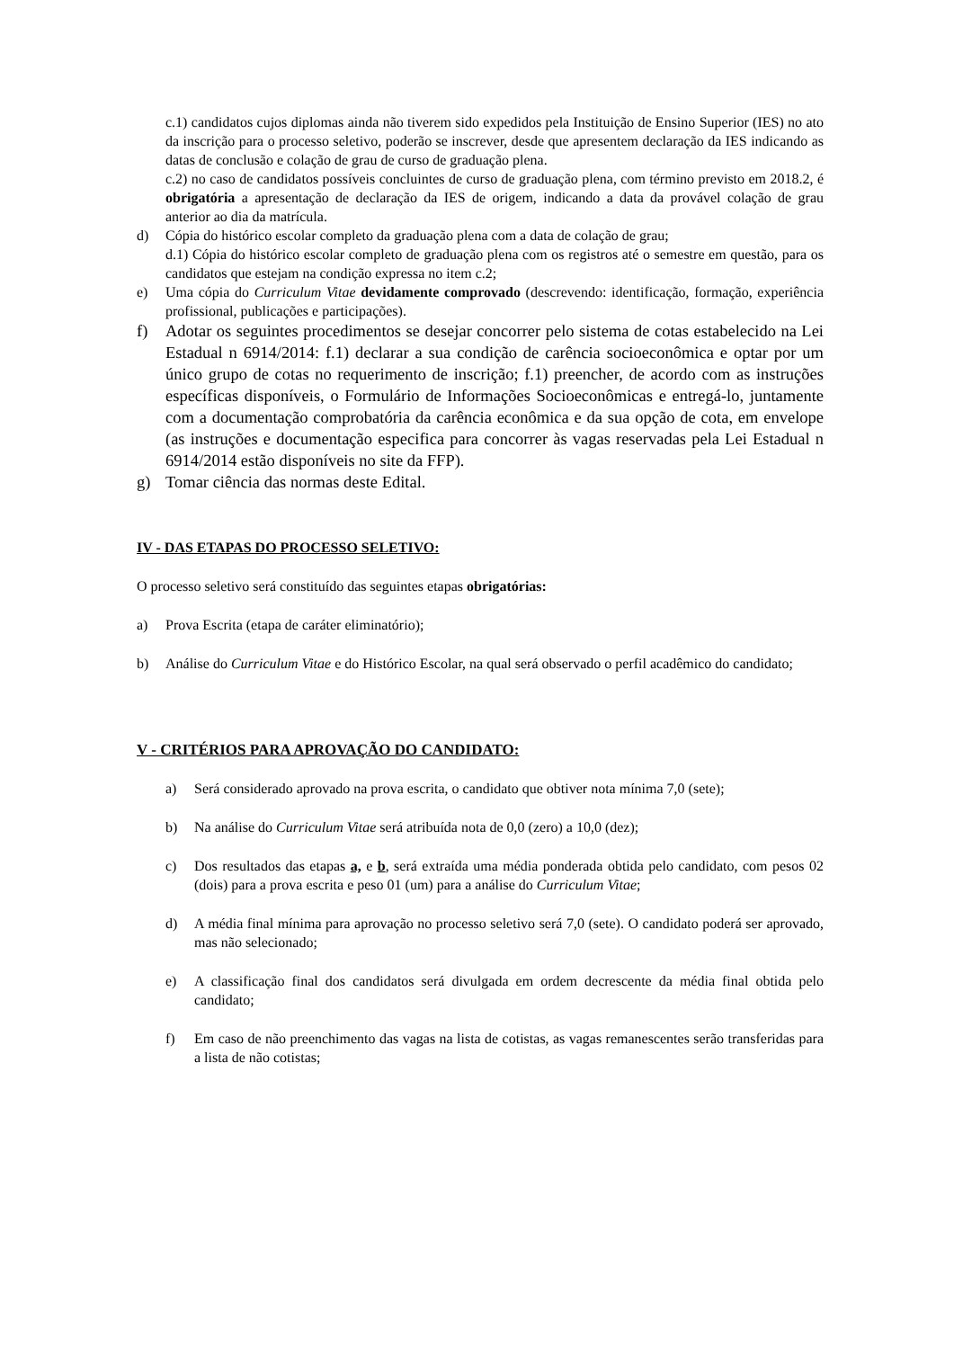c.1) candidatos cujos diplomas ainda não tiverem sido expedidos pela Instituição de Ensino Superior (IES) no ato da inscrição para o processo seletivo, poderão se inscrever, desde que apresentem declaração da IES indicando as datas de conclusão e colação de grau de curso de graduação plena.
c.2) no caso de candidatos possíveis concluintes de curso de graduação plena, com término previsto em 2018.2, é obrigatória a apresentação de declaração da IES de origem, indicando a data da provável colação de grau anterior ao dia da matrícula.
d) Cópia do histórico escolar completo da graduação plena com a data de colação de grau;
d.1) Cópia do histórico escolar completo de graduação plena com os registros até o semestre em questão, para os candidatos que estejam na condição expressa no item c.2;
e) Uma cópia do Curriculum Vitae devidamente comprovado (descrevendo: identificação, formação, experiência profissional, publicações e participações).
f) Adotar os seguintes procedimentos se desejar concorrer pelo sistema de cotas estabelecido na Lei Estadual n 6914/2014: f.1) declarar a sua condição de carência socioeconômica e optar por um único grupo de cotas no requerimento de inscrição; f.1) preencher, de acordo com as instruções específicas disponíveis, o Formulário de Informações Socioeconômicas e entregá-lo, juntamente com a documentação comprobatória da carência econômica e da sua opção de cota, em envelope (as instruções e documentação especifica para concorrer às vagas reservadas pela Lei Estadual n 6914/2014 estão disponíveis no site da FFP).
g) Tomar ciência das normas deste Edital.
IV - DAS ETAPAS DO PROCESSO SELETIVO:
O processo seletivo será constituído das seguintes etapas obrigatórias:
a) Prova Escrita (etapa de caráter eliminatório);
b) Análise do Curriculum Vitae e do Histórico Escolar, na qual será observado o perfil acadêmico do candidato;
V - CRITÉRIOS PARA APROVAÇÃO DO CANDIDATO:
a) Será considerado aprovado na prova escrita, o candidato que obtiver nota mínima 7,0 (sete);
b) Na análise do Curriculum Vitae será atribuída nota de 0,0 (zero) a 10,0 (dez);
c) Dos resultados das etapas a, e b, será extraída uma média ponderada obtida pelo candidato, com pesos 02 (dois) para a prova escrita e peso 01 (um) para a análise do Curriculum Vitae;
d) A média final mínima para aprovação no processo seletivo será 7,0 (sete). O candidato poderá ser aprovado, mas não selecionado;
e) A classificação final dos candidatos será divulgada em ordem decrescente da média final obtida pelo candidato;
f) Em caso de não preenchimento das vagas na lista de cotistas, as vagas remanescentes serão transferidas para a lista de não cotistas;